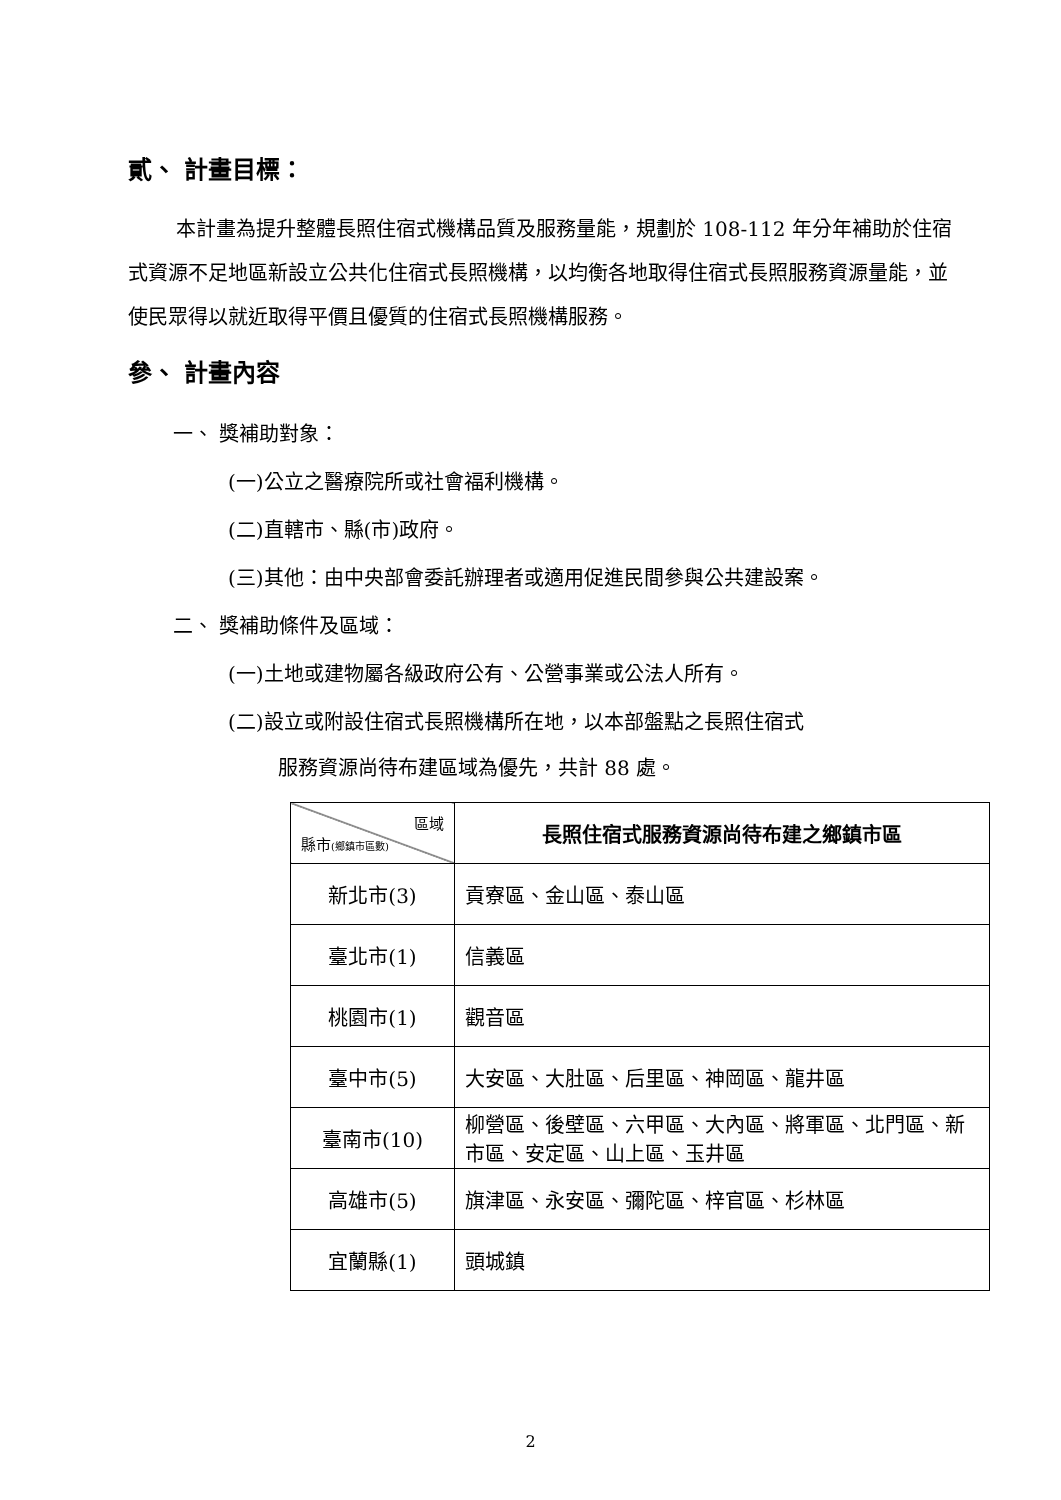貳、 計畫目標：
本計畫為提升整體長照住宿式機構品質及服務量能，規劃於 108-112 年分年補助於住宿式資源不足地區新設立公共化住宿式長照機構，以均衡各地取得住宿式長照服務資源量能，並使民眾得以就近取得平價且優質的住宿式長照機構服務。
參、 計畫內容
一、 獎補助對象：
(一)公立之醫療院所或社會福利機構。
(二)直轄市、縣(市)政府。
(三)其他：由中央部會委託辦理者或適用促進民間參與公共建設案。
二、 獎補助條件及區域：
(一)土地或建物屬各級政府公有、公營事業或公法人所有。
(二)設立或附設住宿式長照機構所在地，以本部盤點之長照住宿式
服務資源尚待布建區域為優先，共計 88 處。
| 區域 縣市 (鄉鎮市區數) | 長照住宿式服務資源尚待布建之鄉鎮市區 |
| 新北市(3) | 貢寮區、金山區、泰山區 |
| 臺北市(1) | 信義區 |
| 桃園市(1) | 觀音區 |
| 臺中市(5) | 大安區、大肚區、后里區、神岡區、龍井區 |
| 臺南市(10) | 柳營區、後壁區、六甲區、大內區、將軍區、北門區、新市區、安定區、山上區、玉井區 |
| 高雄市(5) | 旗津區、永安區、彌陀區、梓官區、杉林區 |
| 宜蘭縣(1) | 頭城鎮 |
2